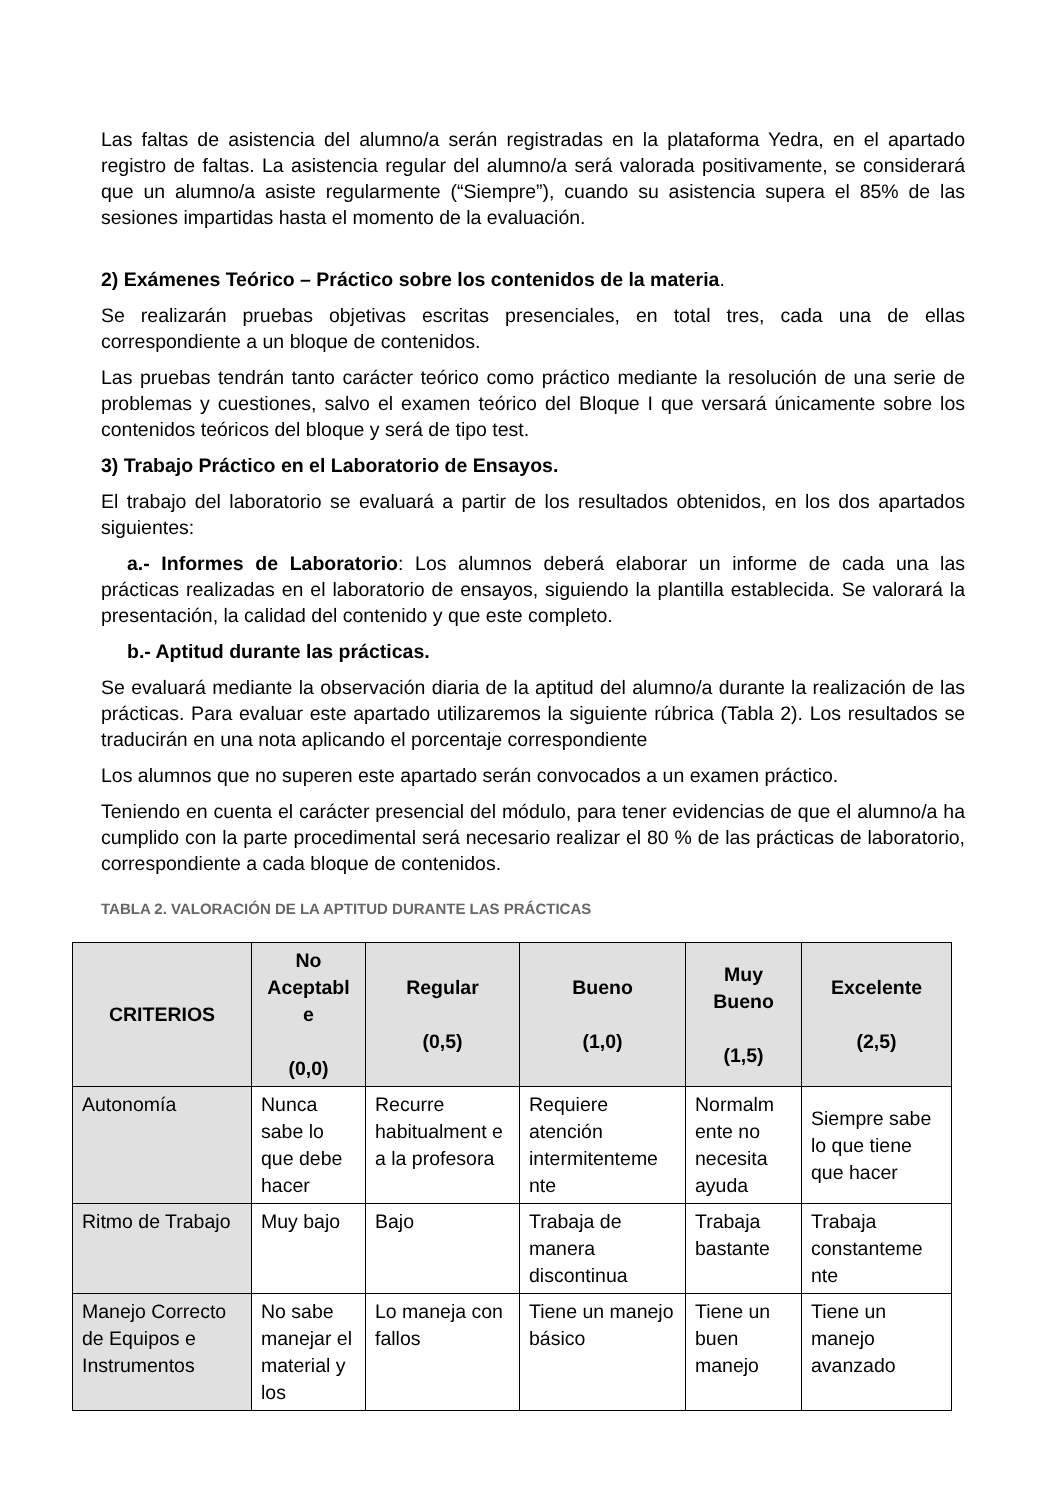Las faltas de asistencia del alumno/a serán registradas en la plataforma Yedra, en el apartado registro de faltas. La asistencia regular del alumno/a será valorada positivamente, se considerará que un alumno/a asiste regularmente (“Siempre”), cuando su asistencia supera el 85% de las sesiones impartidas hasta el momento de la evaluación.
2) Exámenes Teórico – Práctico sobre los contenidos de la materia.
Se realizarán pruebas objetivas escritas presenciales, en total tres, cada una de ellas correspondiente a un bloque de contenidos.
Las pruebas tendrán tanto carácter teórico como práctico mediante la resolución de una serie de problemas y cuestiones, salvo el examen teórico del Bloque I que versará únicamente sobre los contenidos teóricos del bloque y será de tipo test.
3) Trabajo Práctico en el Laboratorio de Ensayos.
El trabajo del laboratorio se evaluará a partir de los resultados obtenidos, en los dos apartados siguientes:
a.- Informes de Laboratorio: Los alumnos deberá elaborar un informe de cada una las prácticas realizadas en el laboratorio de ensayos, siguiendo la plantilla establecida. Se valorará la presentación, la calidad del contenido y que este completo.
b.- Aptitud durante las prácticas.
Se evaluará mediante la observación diaria de la aptitud del alumno/a durante la realización de las prácticas. Para evaluar este apartado utilizaremos la siguiente rúbrica (Tabla 2). Los resultados se traducirán en una nota aplicando el porcentaje correspondiente
Los alumnos que no superen este apartado serán convocados a un examen práctico.
Teniendo en cuenta el carácter presencial del módulo, para tener evidencias de que el alumno/a ha cumplido con la parte procedimental será necesario realizar el 80 % de las prácticas de laboratorio, correspondiente a cada bloque de contenidos.
TABLA 2. VALORACIÓN DE LA APTITUD DURANTE LAS PRÁCTICAS
| CRITERIOS | No Aceptabl e (0,0) | Regular (0,5) | Bueno (1,0) | Muy Bueno (1,5) | Excelente (2,5) |
| --- | --- | --- | --- | --- | --- |
| Autonomía | Nunca sabe lo que debe hacer | Recurre habitualment e a la profesora | Requiere atención intermitenteme nte | Normalm ente no necesita ayuda | Siempre sabe lo que tiene que hacer |
| Ritmo de Trabajo | Muy bajo | Bajo | Trabaja de manera discontinua | Trabaja bastante | Trabaja constanteme nte |
| Manejo Correcto de Equipos e Instrumentos | No sabe manejar el material y los | Lo maneja con fallos | Tiene un manejo básico | Tiene un buen manejo | Tiene un manejo avanzado |